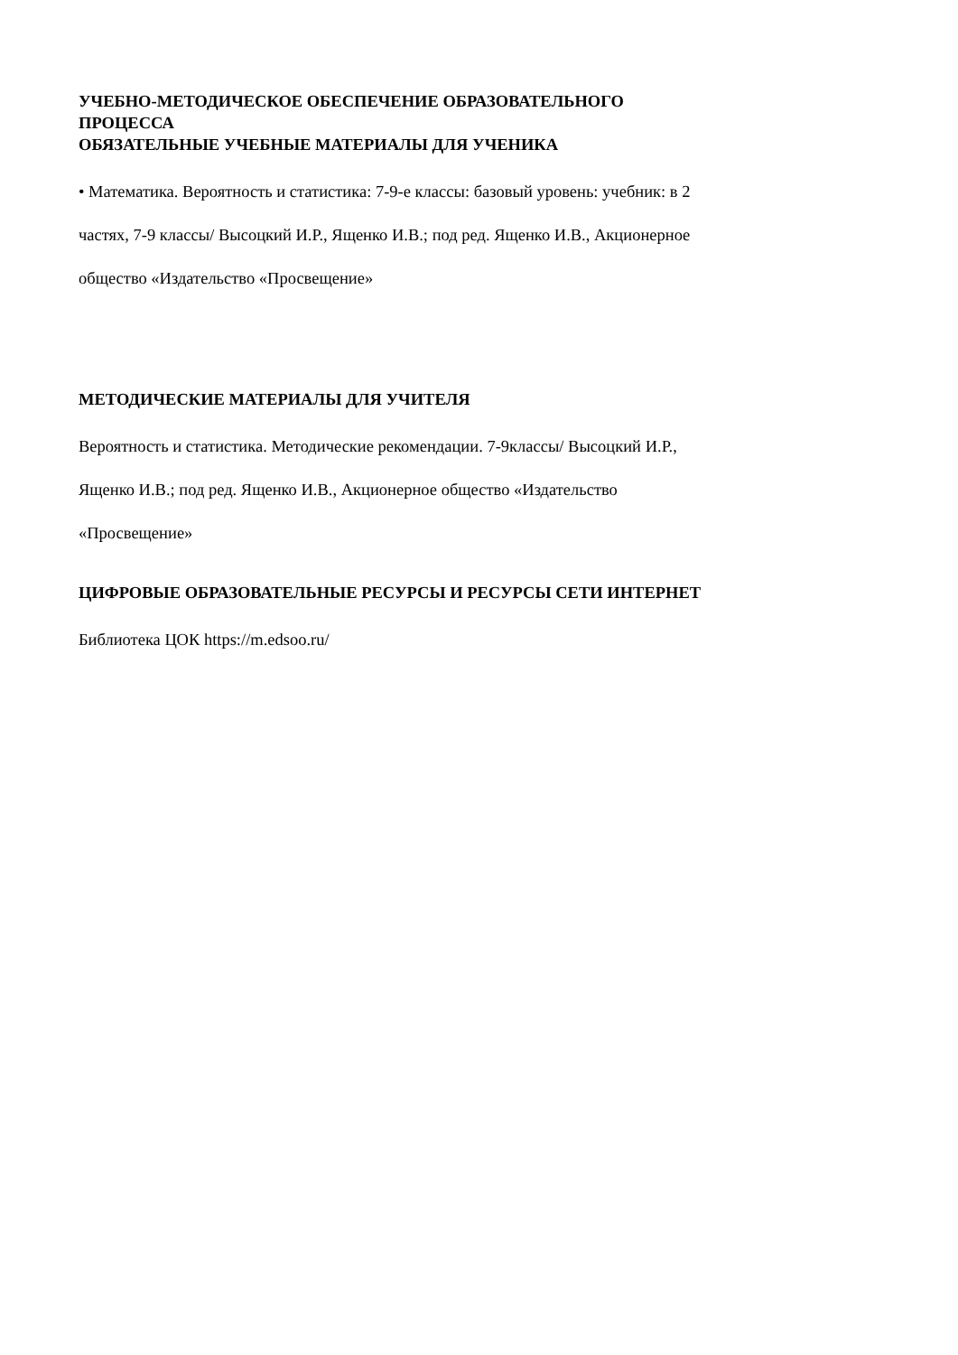УЧЕБНО-МЕТОДИЧЕСКОЕ ОБЕСПЕЧЕНИЕ ОБРАЗОВАТЕЛЬНОГО
ПРОЦЕССА
ОБЯЗАТЕЛЬНЫЕ УЧЕБНЫЕ МАТЕРИАЛЫ ДЛЯ УЧЕНИКА
• Математика. Вероятность и статистика: 7-9-е классы: базовый уровень: учебник: в 2
частях, 7-9 классы/ Высоцкий И.Р., Ященко И.В.; под ред. Ященко И.В., Акционерное
общество «Издательство «Просвещение»
МЕТОДИЧЕСКИЕ МАТЕРИАЛЫ ДЛЯ УЧИТЕЛЯ
Вероятность и статистика. Методические рекомендации. 7-9классы/ Высоцкий И.Р.,
Ященко И.В.; под ред. Ященко И.В., Акционерное общество «Издательство
«Просвещение»
ЦИФРОВЫЕ ОБРАЗОВАТЕЛЬНЫЕ РЕСУРСЫ И РЕСУРСЫ СЕТИ ИНТЕРНЕТ
Библиотека ЦОК https://m.edsoo.ru/